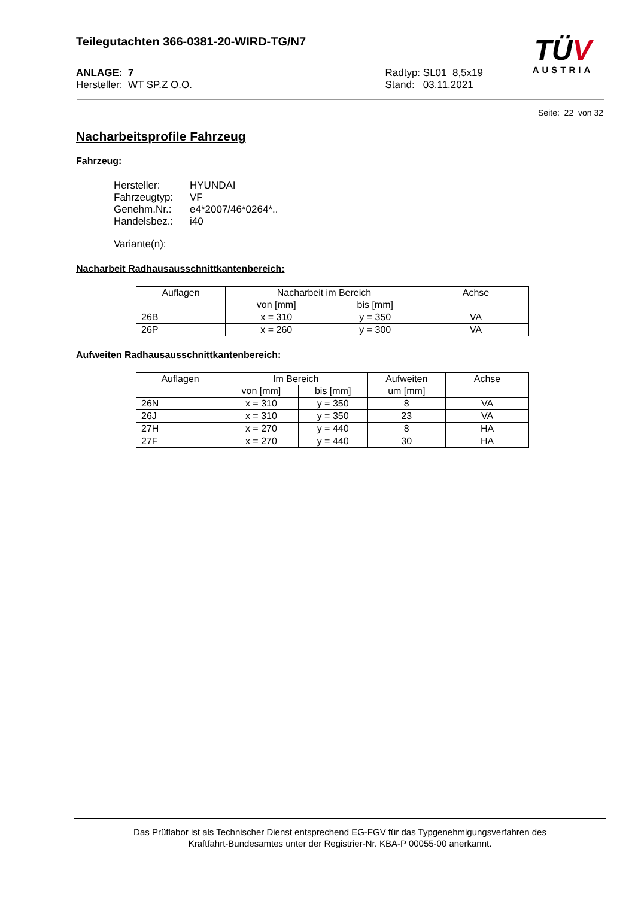Teilegutachten 366-0381-20-WIRD-TG/N7
TÜV
AUSTRIA
ANLAGE: 7
Hersteller: WT SP.Z O.O.
Radtyp: SL01 8,5x19
Stand: 03.11.2021
Seite: 22 von 32
Nacharbeitsprofile Fahrzeug
Fahrzeug:
| Hersteller: | HYUNDAI |
| Fahrzeugtyp: | VF |
| Genehm.Nr.: | e4*2007/46*0264*.. |
| Handelsbez.: | i40 |
Variante(n):
Nacharbeit Radhausausschnittkantenbereich:
| Auflagen | Nacharbeit im Bereich | | Achse |
| --- | --- | --- | --- |
| | von [mm] | bis [mm] | |
| 26B | x = 310 | y = 350 | VA |
| 26P | x = 260 | y = 300 | VA |
Aufweiten Radhausausschnittkantenbereich:
| Auflagen | Im Bereich | | Aufweiten | Achse |
| --- | --- | --- | --- | --- |
| | von [mm] | bis [mm] | um [mm] | |
| 26N | x = 310 | y = 350 | 8 | VA |
| 26J | x = 310 | y = 350 | 23 | VA |
| 27H | x = 270 | y = 440 | 8 | HA |
| 27F | x = 270 | y = 440 | 30 | HA |
Das Prüflabor ist als Technischer Dienst entsprechend EG-FGV für das Typgenehmigungsverfahren des
Kraftfahrt-Bundesamtes unter der Registrier-Nr. KBA-P 00055-00 anerkannt.